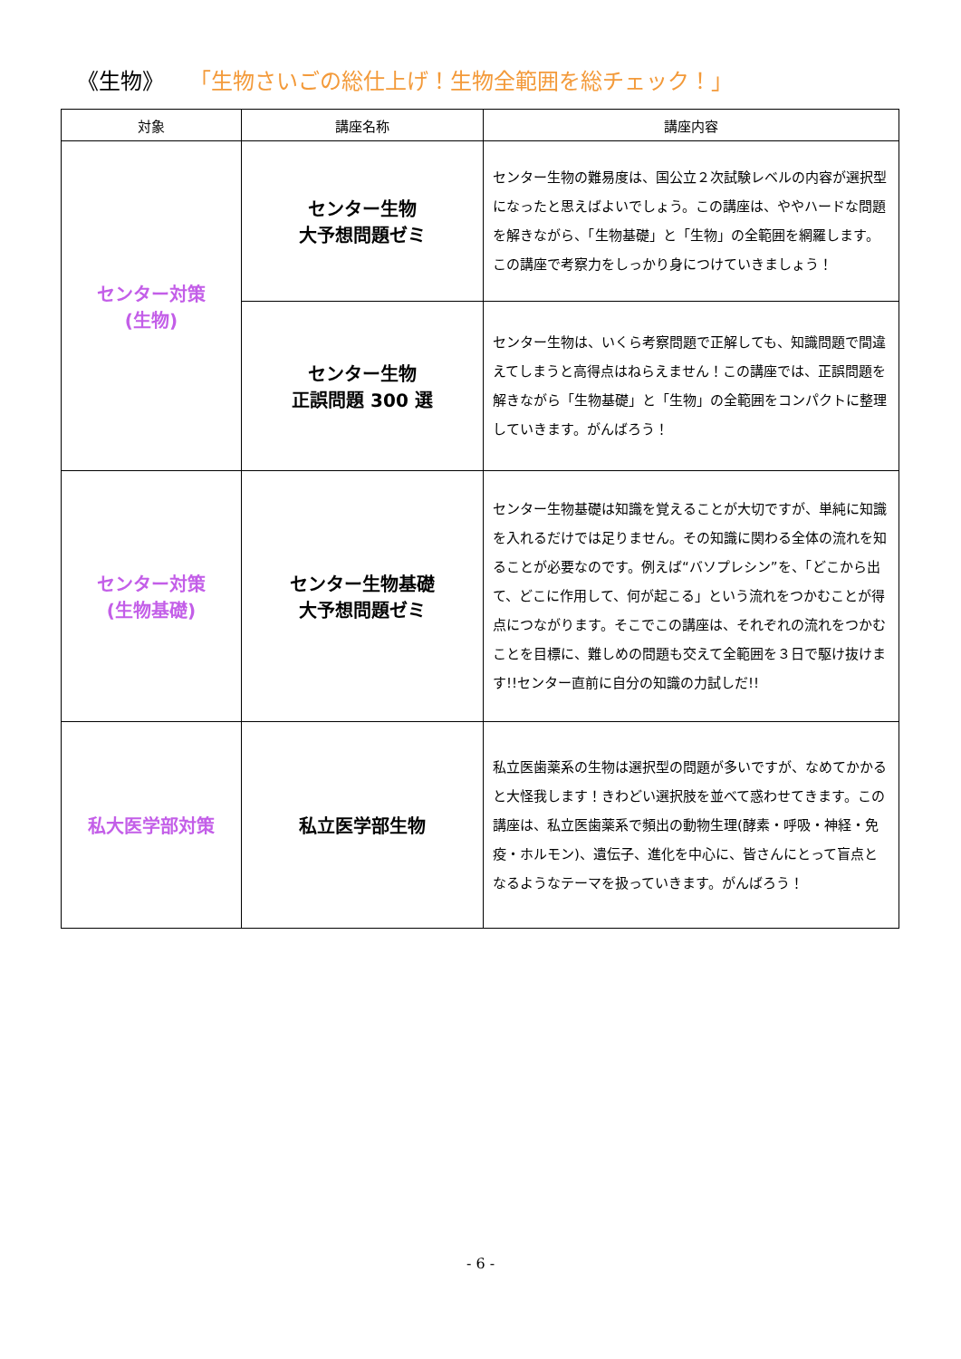《生物》 「生物さいごの総仕上げ！生物全範囲を総チェック！」
| 対象 | 講座名称 | 講座内容 |
| --- | --- | --- |
| センター対策 (生物) | センター生物 大予想問題ゼミ | センター生物の難易度は、国公立２次試験レベルの内容が選択型になったと思えばよいでしょう。この講座は、ややハードな問題を解きながら、「生物基礎」と「生物」の全範囲を網羅します。この講座で考察力をしっかり身につけていきましょう！ |
| | センター生物 正誤問題 300 選 | センター生物は、いくら考察問題で正解しても、知識問題で間違えてしまうと高得点はねらえません！この講座では、正誤問題を解きながら「生物基礎」と「生物」の全範囲をコンパクトに整理していきます。がんばろう！ |
| センター対策 (生物基礎) | センター生物基礎 大予想問題ゼミ | センター生物基礎は知識を覚えることが大切ですが、単純に知識を入れるだけでは足りません。その知識に関わる全体の流れを知ることが必要なのです。例えば“バソプレシン”を、「どこから出て、どこに作用して、何が起こる」という流れをつかむことが得点につながります。そこでこの講座は、それぞれの流れをつかむことを目標に、難しめの問題も交えて全範囲を３日で駆け抜けます!!センター直前に自分の知識の力試しだ!! |
| 私大医学部対策 | 私立医学部生物 | 私立医歯薬系の生物は選択型の問題が多いですが、なめてかかると大怪我します！きわどい選択肢を並べて惑わせてきます。この講座は、私立医歯薬系で頻出の動物生理(酵素・呼吸・神経・免疫・ホルモン)、遺伝子、進化を中心に、皆さんにとって盲点となるようなテーマを扱っていきます。がんばろう！ |
- 6 -